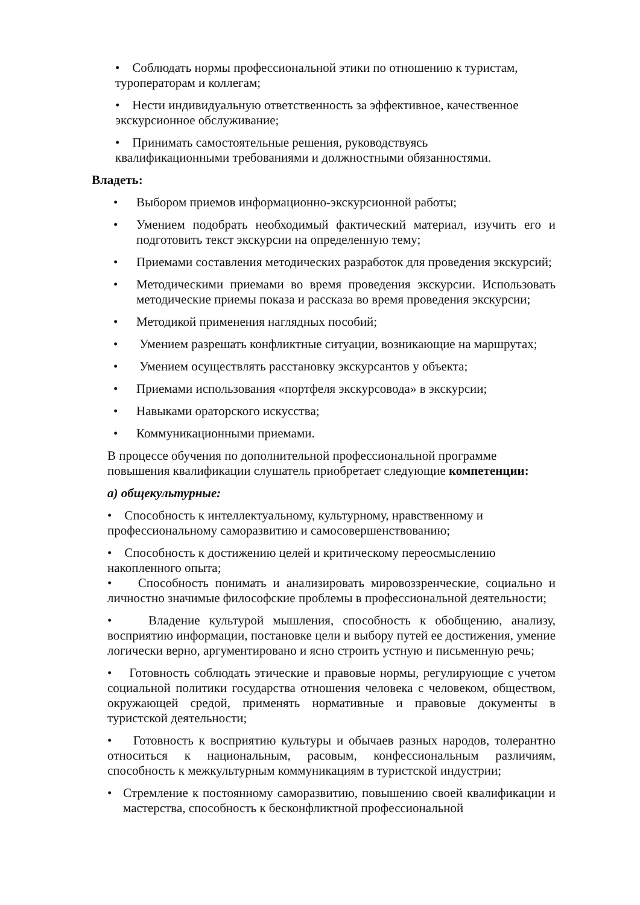• Соблюдать нормы профессиональной этики по отношению к туристам, туроператорам и коллегам;
• Нести индивидуальную ответственность за эффективное, качественное экскурсионное обслуживание;
• Принимать самостоятельные решения, руководствуясь
квалификационными требованиями и должностными обязанностями.
Владеть:
• Выбором приемов информационно-экскурсионной работы;
• Умением подобрать необходимый фактический материал, изучить его и подготовить текст экскурсии на определенную тему;
• Приемами составления методических разработок для проведения экскурсий;
• Методическими приемами во время проведения экскурсии. Использовать методические приемы показа и рассказа во время проведения экскурсии;
• Методикой применения наглядных пособий;
• Умением разрешать конфликтные ситуации, возникающие на маршрутах;
• Умением осуществлять расстановку экскурсантов у объекта;
• Приемами использования «портфеля экскурсовода» в экскурсии;
• Навыками ораторского искусства;
• Коммуникационными приемами.
В процессе обучения по дополнительной профессиональной программе
повышения квалификации слушатель приобретает следующие компетенции:
а) общекультурные:
• Способность к интеллектуальному, культурному, нравственному и
профессиональному саморазвитию и самосовершенствованию;
• Способность к достижению целей и критическому переосмыслению
накопленного опыта;
• Способность понимать и анализировать мировоззренческие, социально и личностно значимые философские проблемы в профессиональной деятельности;
• Владение культурой мышления, способность к обобщению, анализу, восприятию информации, постановке цели и выбору путей ее достижения, умение логически верно, аргументировано и ясно строить устную и письменную речь;
• Готовность соблюдать этические и правовые нормы, регулирующие с учетом социальной политики государства отношения человека с человеком, обществом, окружающей средой, применять нормативные и правовые документы в туристской деятельности;
• Готовность к восприятию культуры и обычаев разных народов, толерантно относиться к национальным, расовым, конфессиональным различиям, способность к межкультурным коммуникациям в туристской индустрии;
• Стремление к постоянному саморазвитию, повышению своей квалификации и мастерства, способность к бесконфликтной профессиональной